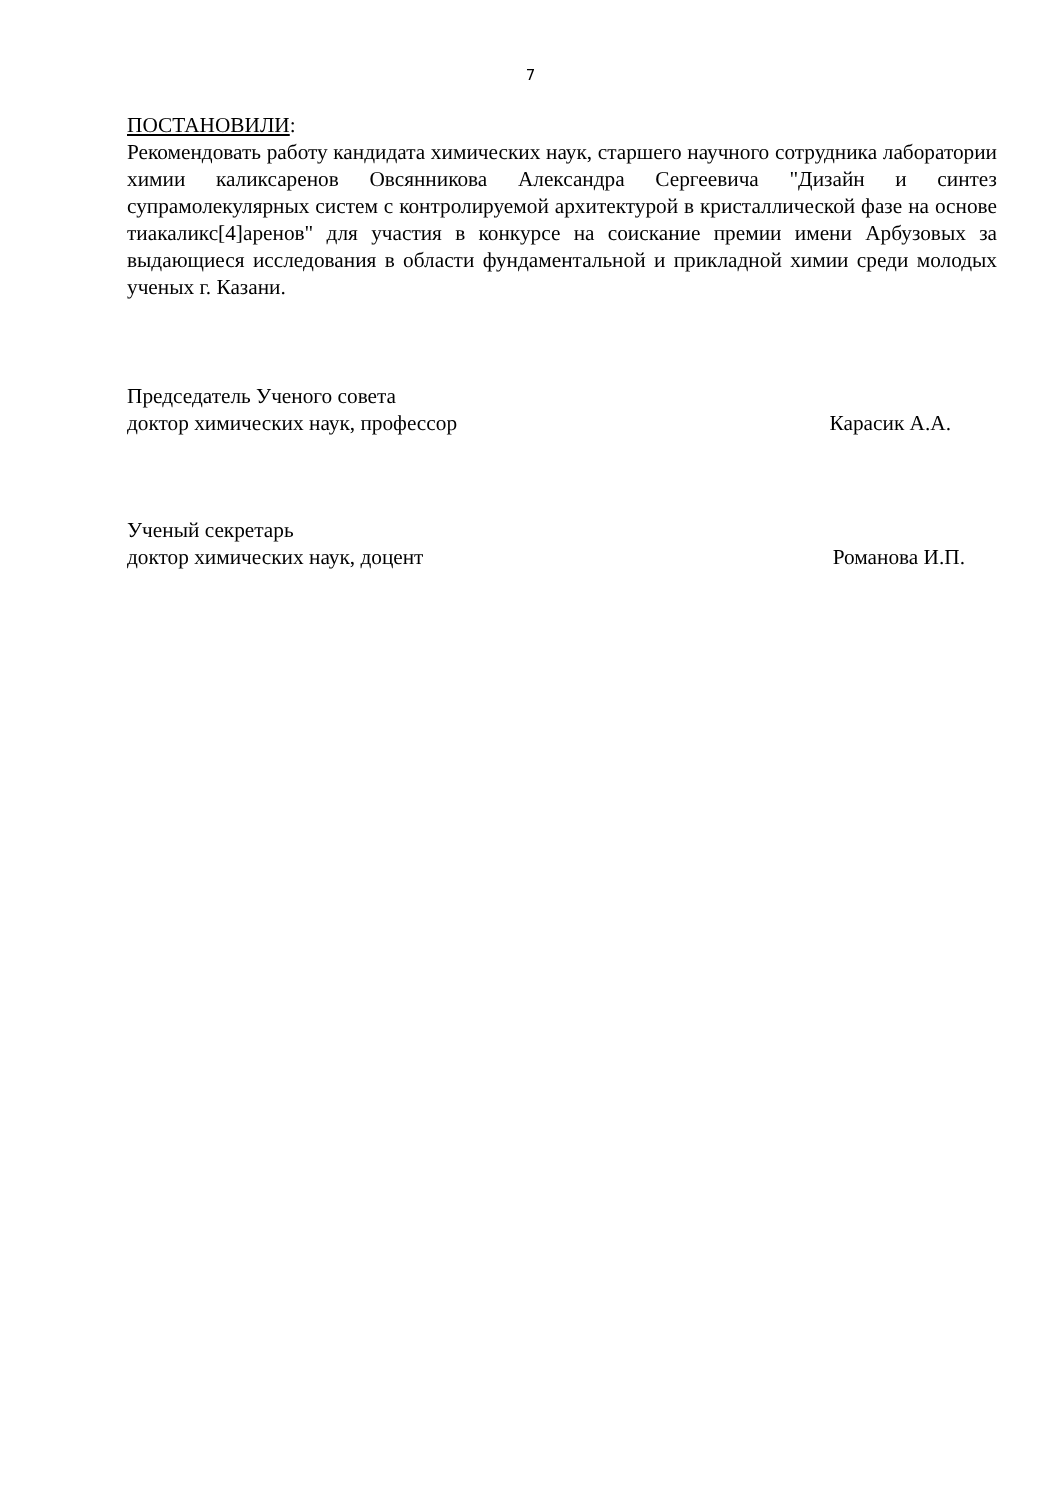7
ПОСТАНОВИЛИ:
Рекомендовать работу кандидата химических наук, старшего научного сотрудника лаборатории химии каликсаренов Овсянникова Александра Сергеевича "Дизайн и синтез супрамолекулярных систем с контролируемой архитектурой в кристаллической фазе на основе тиакаликс[4]аренов" для участия в конкурсе на соискание премии имени Арбузовых за выдающиеся исследования в области фундаментальной и прикладной химии среди молодых ученых г. Казани.
Председатель Ученого совета
доктор химических наук, профессор Карасик А.А.
Ученый секретарь
доктор химических наук, доцент Романова И.П.